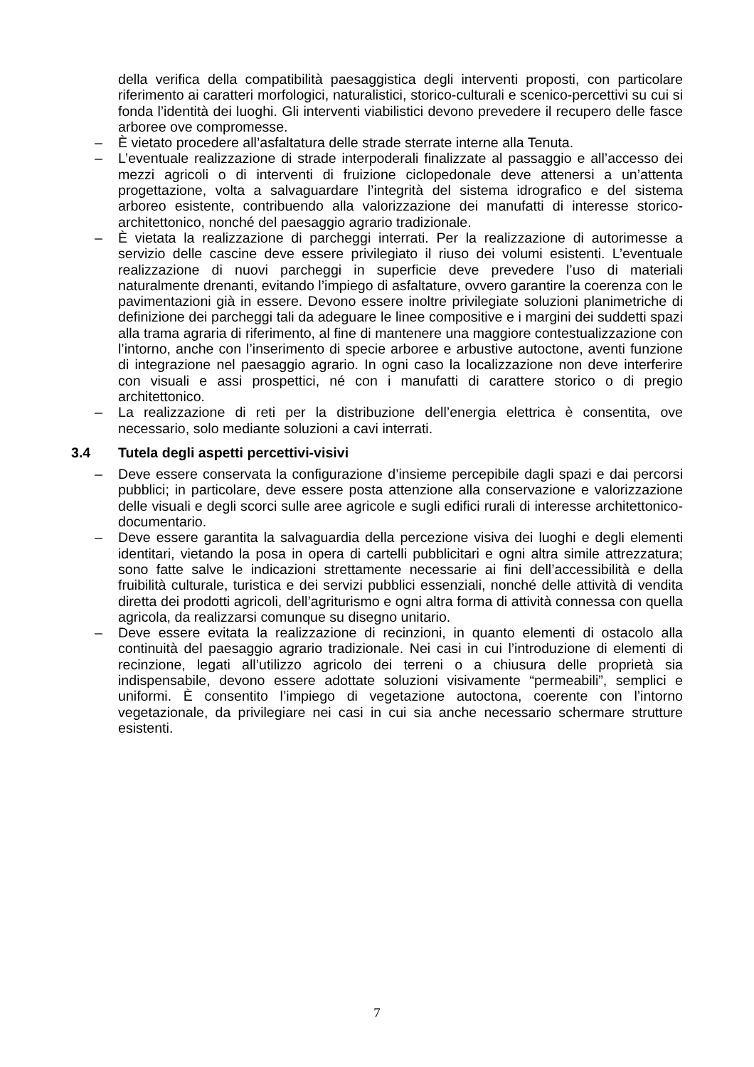della verifica della compatibilità paesaggistica degli interventi proposti, con particolare riferimento ai caratteri morfologici, naturalistici, storico-culturali e scenico-percettivi su cui si fonda l’identità dei luoghi. Gli interventi viabilistici devono prevedere il recupero delle fasce arboree ove compromesse.
– È vietato procedere all’asfaltatura delle strade sterrate interne alla Tenuta.
– L’eventuale realizzazione di strade interpoderali finalizzate al passaggio e all’accesso dei mezzi agricoli o di interventi di fruizione ciclopedonale deve attenersi a un’attenta progettazione, volta a salvaguardare l’integrità del sistema idrografico e del sistema arboreo esistente, contribuendo alla valorizzazione dei manufatti di interesse storico-architettonico, nonché del paesaggio agrario tradizionale.
– È vietata la realizzazione di parcheggi interrati. Per la realizzazione di autorimesse a servizio delle cascine deve essere privilegiato il riuso dei volumi esistenti. L’eventuale realizzazione di nuovi parcheggi in superficie deve prevedere l’uso di materiali naturalmente drenanti, evitando l’impiego di asfaltature, ovvero garantire la coerenza con le pavimentazioni già in essere. Devono essere inoltre privilegiate soluzioni planimetriche di definizione dei parcheggi tali da adeguare le linee compositive e i margini dei suddetti spazi alla trama agraria di riferimento, al fine di mantenere una maggiore contestualizzazione con l’intorno, anche con l’inserimento di specie arboree e arbustive autoctone, aventi funzione di integrazione nel paesaggio agrario. In ogni caso la localizzazione non deve interferire con visuali e assi prospettici, né con i manufatti di carattere storico o di pregio architettonico.
– La realizzazione di reti per la distribuzione dell’energia elettrica è consentita, ove necessario, solo mediante soluzioni a cavi interrati.
3.4 Tutela degli aspetti percettivi-visivi
– Deve essere conservata la configurazione d’insieme percepibile dagli spazi e dai percorsi pubblici; in particolare, deve essere posta attenzione alla conservazione e valorizzazione delle visuali e degli scorci sulle aree agricole e sugli edifici rurali di interesse architettonico-documentario.
– Deve essere garantita la salvaguardia della percezione visiva dei luoghi e degli elementi identitari, vietando la posa in opera di cartelli pubblicitari e ogni altra simile attrezzatura; sono fatte salve le indicazioni strettamente necessarie ai fini dell’accessibilità e della fruibilità culturale, turistica e dei servizi pubblici essenziali, nonché delle attività di vendita diretta dei prodotti agricoli, dell’agriturismo e ogni altra forma di attività connessa con quella agricola, da realizzarsi comunque su disegno unitario.
– Deve essere evitata la realizzazione di recinzioni, in quanto elementi di ostacolo alla continuità del paesaggio agrario tradizionale. Nei casi in cui l’introduzione di elementi di recinzione, legati all’utilizzo agricolo dei terreni o a chiusura delle proprietà sia indispensabile, devono essere adottate soluzioni visivamente “permeabili”, semplici e uniformi. È consentito l’impiego di vegetazione autoctona, coerente con l’intorno vegetazionale, da privilegiare nei casi in cui sia anche necessario schermare strutture esistenti.
7